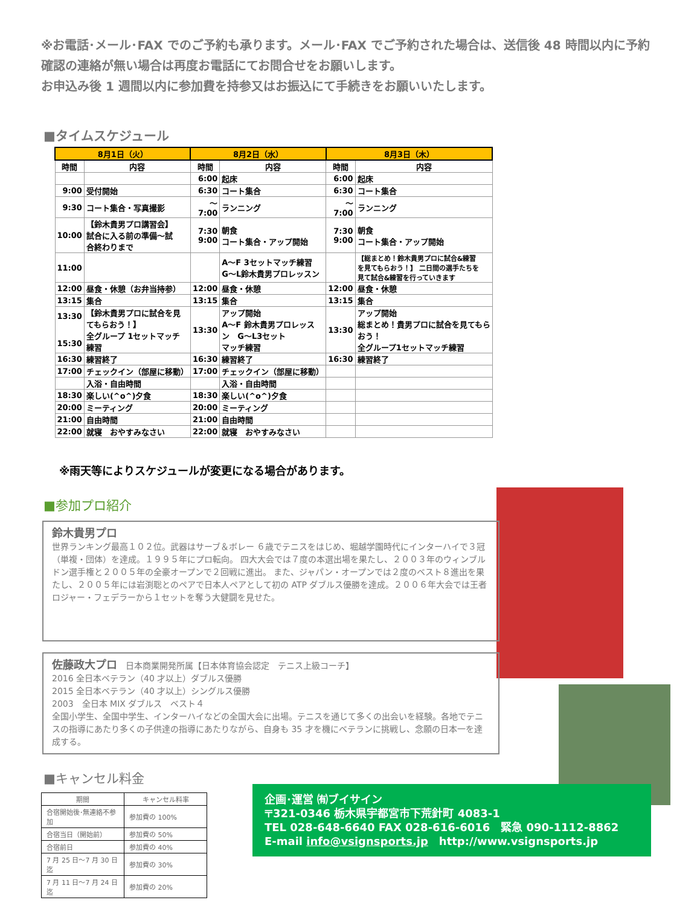※お電話･メール･FAX でのご予約も承ります。メール･FAX でご予約された場合は、送信後 48 時間以内に予約確認の連絡が無い場合は再度お電話にてお問合せをお願いします。
お申込み後 1 週間以内に参加費を持参又はお振込にて手続きをお願いいたします。
■タイムスケジュール
| 8月1日（火） | | 8月2日（水） | | 8月3日（木） | |
| --- | --- | --- | --- | --- | --- |
| 時間 | 内容 | 時間 | 内容 | 時間 | 内容 |
| | | 6:00 | 起床 | 6:00 | 起床 |
| 9:00 | 受付開始 | 6:30 | コート集合 | 6:30 | コート集合 |
| 9:30 | コート集合・写真撮影 | ～ 7:00 | ランニング | ～ 7:00 | ランニング |
| 10:00 | 【鈴木貴男プロ講習会】 試合に入る前の準備～試 合終わりまで | 7:30 9:00 | 朝食 コート集合・アップ開始 | 7:30 9:00 | 朝食 コート集合・アップ開始 |
| 11:00 | | | A～F 3セットマッチ練習 G～L鈴木貴男プロレッスン | | 【総まとめ！鈴木貴男プロに試合&練習 を見てもらおう！】 二日間の選手たちを 見て試合&練習を行っていきます |
| 12:00 | 昼食・休憩（お弁当持参） | 12:00 | 昼食・休憩 | 12:00 | 昼食・休憩 |
| 13:15 | 集合 | 13:15 | 集合 | 13:15 | 集合 |
| 13:30 15:30 | 【鈴木貴男プロに試合を見 てもらおう！】 全グループ 1セットマッチ 練習 | 13:30 | アップ開始 A～F 鈴木貴男プロレッス ン G～L3セット マッチ練習 | 13:30 | アップ開始 総まとめ！貴男プロに試合を見てもら おう！ 全グループ1セットマッチ練習 |
| 16:30 | 練習終了 | 16:30 | 練習終了 | 16:30 | 練習終了 |
| 17:00 | チェックイン（部屋に移動） | 17:00 | チェックイン（部屋に移動） | | |
| | 入浴・自由時間 | | 入浴・自由時間 | | |
| 18:30 | 楽しい(^o^)夕食 | 18:30 | 楽しい(^o^)夕食 | | |
| 20:00 | ミーティング | 20:00 | ミーティング | | |
| 21:00 | 自由時間 | 21:00 | 自由時間 | | |
| 22:00 | 就寝 おやすみなさい | 22:00 | 就寝 おやすみなさい | | |
※雨天等によりスケジュールが変更になる場合があります。
■参加プロ紹介
鈴木貴男プロ
世界ランキング最高１０２位。武器はサーブ＆ボレー ６歳でテニスをはじめ、堀越学園時代にインターハイで３冠（単複・団体）を達成。１９９５年にプロ転向。 四大大会では７度の本選出場を果たし、２００３年のウィンブルドン選手権と２００５年の全豪オープンで２回戦に進出。 また、ジャパン・オープンでは２度のベスト８進出を果たし、２００５年には岩渕聡とのペアで日本人ペアとして初の ATP ダブルス優勝を達成。２００６年大会では王者ロジャー・フェデラーから１セットを奪う大健闘を見せた。
佐藤政大プロ　日本商業開発所属【日本体育協会認定　テニス上級コーチ】
2016 全日本ベテラン（40 才以上）ダブルス優勝
2015 全日本ベテラン（40 才以上）シングルス優勝
2003　全日本 MIX ダブルス　ベスト４
全国小学生、全国中学生、インターハイなどの全国大会に出場。テニスを通じて多くの出会いを経験。各地でテニスの指導にあたり多くの子供達の指導にあたりながら、自身も 35 才を機にベテランに挑戦し、念願の日本一を達成する。
■キャンセル料金
| 期間 | キャンセル料率 |
| 合宿開始後･無連絡不参加 | 参加費の 100% |
| 合宿当日（開始前） | 参加費の 50% |
| 合宿前日 | 参加費の 40% |
| 7 月 25 日～7 月 30 日迄 | 参加費の 30% |
| 7 月 11 日～7 月 24 日迄 | 参加費の 20% |
企画･運営 ㈲ブイサイン
〒321-0346 栃木県宇都宮市下荒針町 4083-1
TEL 028-648-6640 FAX 028-616-6016　緊急 090-1112-8862
E-mail info@vsignsports.jp　http://www.vsignsports.jp